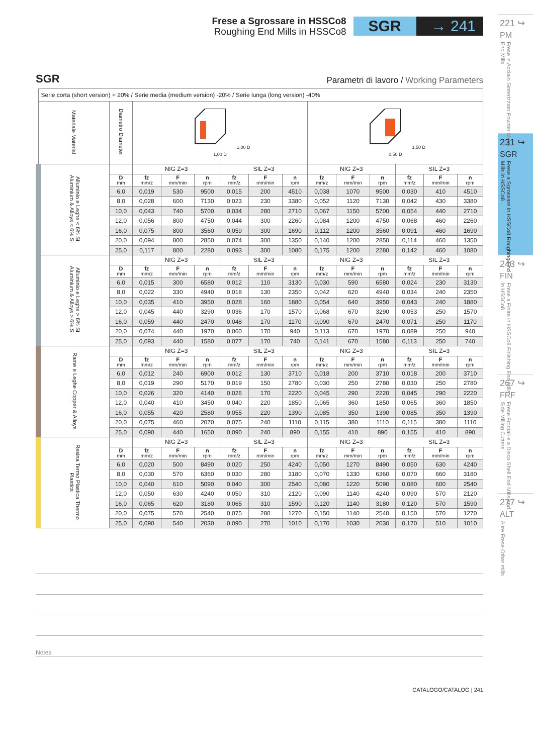Frese a Sgrossare in HSSCo8
Roughing End Mills in HSSCo8
SGR → 241
SGR Parametri di lavoro / Working Parameters
| Serie corta (short version) + 20% / Serie media (medium version) -20% / Serie lunga (long version) -40% | | | | | | | | | | | | | |
| Materiale Material | Diametro Diameter | 1,00 D 1,00 D | | | | | | 1,50 D 0,50 D | | | | | |
| Alluminio e Leghe < 6% Si Aluminium & Alloys < 6% Si | | NIG Z=3 | | | SIL Z=3 | | | NIG Z=3 | | | SIL Z=3 | | |
| | D mm | fz mm/z | F mm/min | n rpm | fz mm/z | F mm/min | n rpm | fz mm/z | F mm/min | n rpm | fz mm/z | F mm/min | n rpm |
| | 6,0 | 0,019 | 530 | 9500 | 0,015 | 200 | 4510 | 0,038 | 1070 | 9500 | 0,030 | 410 | 4510 |
| | 8,0 | 0,028 | 600 | 7130 | 0,023 | 230 | 3380 | 0,052 | 1120 | 7130 | 0,042 | 430 | 3380 |
| | 10,0 | 0,043 | 740 | 5700 | 0,034 | 280 | 2710 | 0,067 | 1150 | 5700 | 0,054 | 440 | 2710 |
| | 12,0 | 0,056 | 800 | 4750 | 0,044 | 300 | 2260 | 0,084 | 1200 | 4750 | 0,068 | 460 | 2260 |
| | 16,0 | 0,075 | 800 | 3560 | 0,059 | 300 | 1690 | 0,112 | 1200 | 3560 | 0,091 | 460 | 1690 |
| | 20,0 | 0,094 | 800 | 2850 | 0,074 | 300 | 1350 | 0,140 | 1200 | 2850 | 0,114 | 460 | 1350 |
| | 25,0 | 0,117 | 800 | 2280 | 0,093 | 300 | 1080 | 0,175 | 1200 | 2280 | 0,142 | 460 | 1080 |
| Alluminio e Leghe > 6% Si Aluminium & Alloys > 6% Si | | NIG Z=3 | | | SIL Z=3 | | | NIG Z=3 | | | SIL Z=3 | | |
| | D mm | fz mm/z | F mm/min | n rpm | fz mm/z | F mm/min | n rpm | fz mm/z | F mm/min | n rpm | fz mm/z | F mm/min | n rpm |
| | 6,0 | 0,015 | 300 | 6580 | 0,012 | 110 | 3130 | 0,030 | 590 | 6580 | 0,024 | 230 | 3130 |
| | 8,0 | 0,022 | 330 | 4940 | 0,018 | 130 | 2350 | 0,042 | 620 | 4940 | 0,034 | 240 | 2350 |
| | 10,0 | 0,035 | 410 | 3950 | 0,028 | 160 | 1880 | 0,054 | 640 | 3950 | 0,043 | 240 | 1880 |
| | 12,0 | 0,045 | 440 | 3290 | 0,036 | 170 | 1570 | 0,068 | 670 | 3290 | 0,053 | 250 | 1570 |
| | 16,0 | 0,059 | 440 | 2470 | 0,048 | 170 | 1170 | 0,090 | 670 | 2470 | 0,071 | 250 | 1170 |
| | 20,0 | 0,074 | 440 | 1970 | 0,060 | 170 | 940 | 0,113 | 670 | 1970 | 0,089 | 250 | 940 |
| | 25,0 | 0,093 | 440 | 1580 | 0,077 | 170 | 740 | 0,141 | 670 | 1580 | 0,113 | 250 | 740 |
| Rame e Leghe Copper & Alloys | | NIG Z=3 | | | SIL Z=3 | | | NIG Z=3 | | | SIL Z=3 | | |
| | D mm | fz mm/z | F mm/min | n rpm | fz mm/z | F mm/min | n rpm | fz mm/z | F mm/min | n rpm | fz mm/z | F mm/min | n rpm |
| | 6,0 | 0,012 | 240 | 6900 | 0,012 | 130 | 3710 | 0,018 | 200 | 3710 | 0,018 | 200 | 3710 |
| | 8,0 | 0,019 | 290 | 5170 | 0,019 | 150 | 2780 | 0,030 | 250 | 2780 | 0,030 | 250 | 2780 |
| | 10,0 | 0,026 | 320 | 4140 | 0,026 | 170 | 2220 | 0,045 | 290 | 2220 | 0,045 | 290 | 2220 |
| | 12,0 | 0,040 | 410 | 3450 | 0,040 | 220 | 1850 | 0,065 | 360 | 1850 | 0,065 | 360 | 1850 |
| | 16,0 | 0,055 | 420 | 2580 | 0,055 | 220 | 1390 | 0,085 | 350 | 1390 | 0,085 | 350 | 1390 |
| | 20,0 | 0,075 | 460 | 2070 | 0,075 | 240 | 1110 | 0,115 | 380 | 1110 | 0,115 | 380 | 1110 |
| | 25,0 | 0,090 | 440 | 1650 | 0,090 | 240 | 890 | 0,155 | 410 | 890 | 0,155 | 410 | 890 |
| Resina Termo Plastica Thermo Plastics | | NIG Z=3 | | | SIL Z=3 | | | NIG Z=3 | | | SIL Z=3 | | |
| | D mm | fz mm/z | F mm/min | n rpm | fz mm/z | F mm/min | n rpm | fz mm/z | F mm/min | n rpm | fz mm/z | F mm/min | n rpm |
| | 6,0 | 0,020 | 500 | 8490 | 0,020 | 250 | 4240 | 0,050 | 1270 | 8490 | 0,050 | 630 | 4240 |
| | 8,0 | 0,030 | 570 | 6360 | 0,030 | 280 | 3180 | 0,070 | 1330 | 6360 | 0,070 | 660 | 3180 |
| | 10,0 | 0,040 | 610 | 5090 | 0,040 | 300 | 2540 | 0,080 | 1220 | 5090 | 0,080 | 600 | 2540 |
| | 12,0 | 0,050 | 630 | 4240 | 0,050 | 310 | 2120 | 0,090 | 1140 | 4240 | 0,090 | 570 | 2120 |
| | 16,0 | 0,065 | 620 | 3180 | 0,065 | 310 | 1590 | 0,120 | 1140 | 3180 | 0,120 | 570 | 1590 |
| | 20,0 | 0,075 | 570 | 2540 | 0,075 | 280 | 1270 | 0,150 | 1140 | 2540 | 0,150 | 570 | 1270 |
| | 25,0 | 0,090 | 540 | 2030 | 0,090 | 270 | 1010 | 0,170 | 1030 | 2030 | 0,170 | 510 | 1010 |
Notes
CATALOGO/CATALOG | 241
221 ↪
PM
Frese in Acciaio Sinterizzato Powder Metal End Mills
231 ↪
SGR
Frese a Sgrossare in HSSCo8 Roughing End Mills in HSSCo8
243 ↪
FIN
Frese a Finire in HSSCo8 Finishing End Mills in HSSCo8
267 ↪
FRF
Frese Frontali e a Disco Shell End Mills and Side Milling Cutters
277 ↪
ALT
Altre Frese Other mills